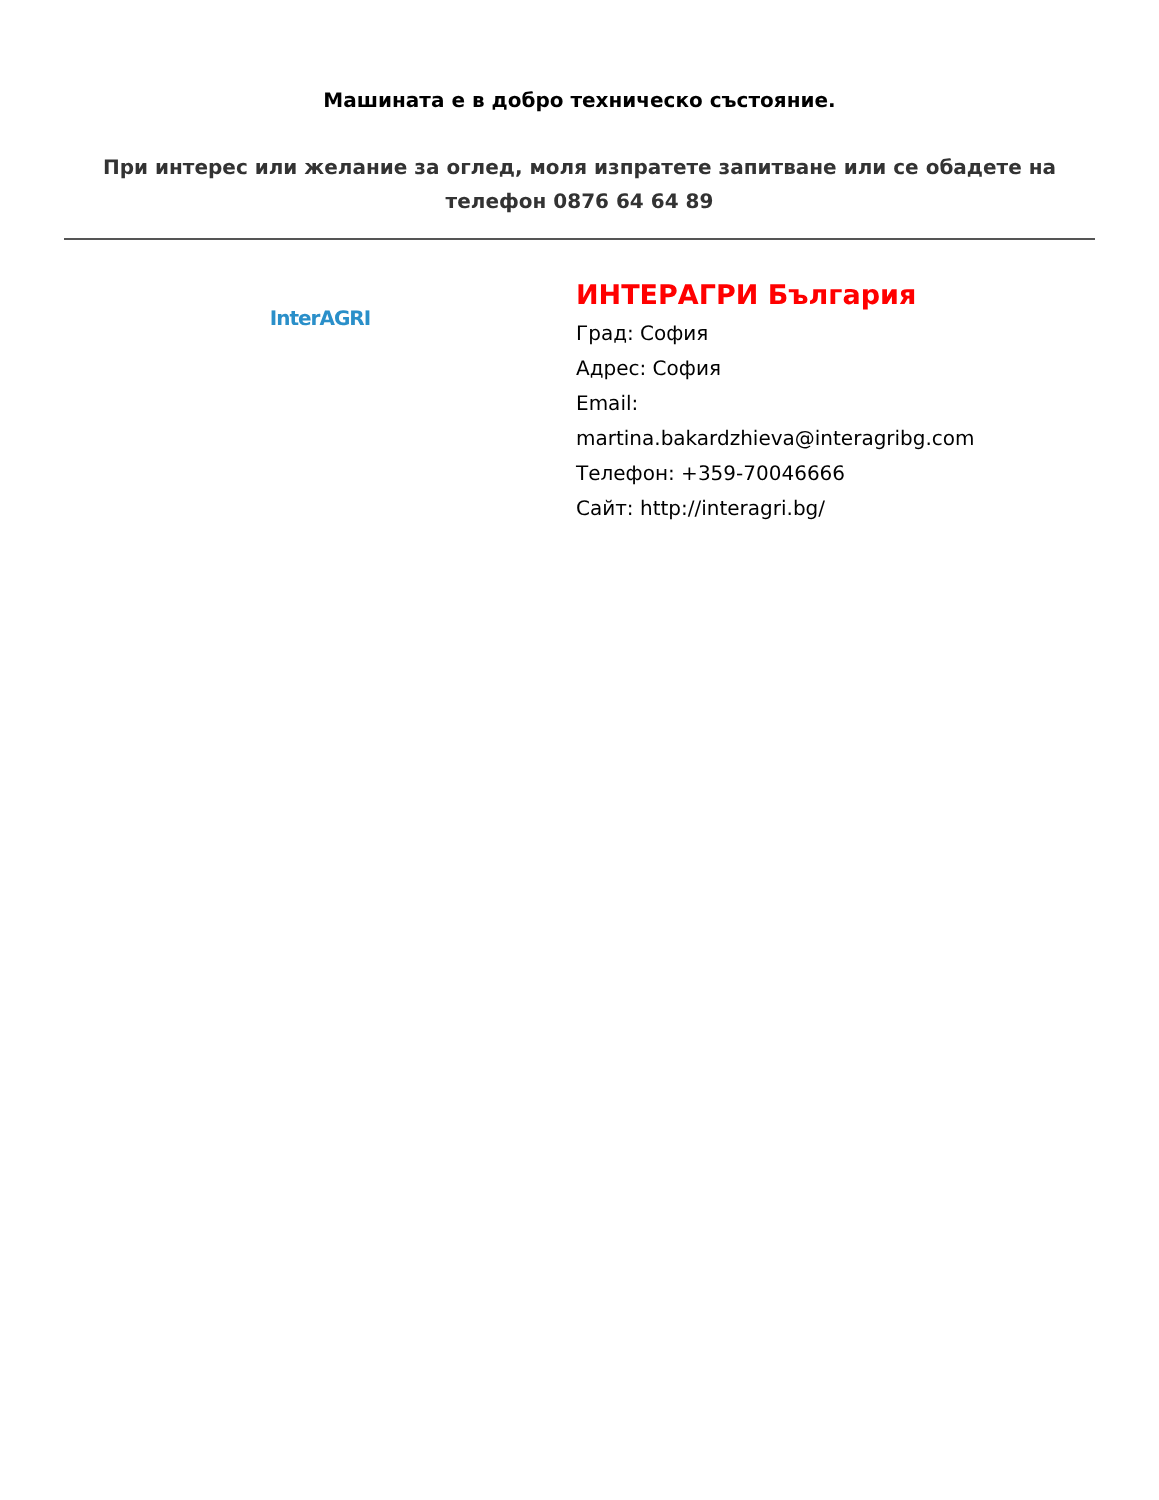Машината е в добро техническо състояние.
При интерес или желание за оглед, моля изпратете запитване или се обадете на телефон 0876 64 64 89
InterAGRI
ИНТЕРАГРИ България
Град: София
Адрес: София
Email:
martina.bakardzhieva@interagribg.com
Телефон: +359-70046666
Сайт: http://interagri.bg/